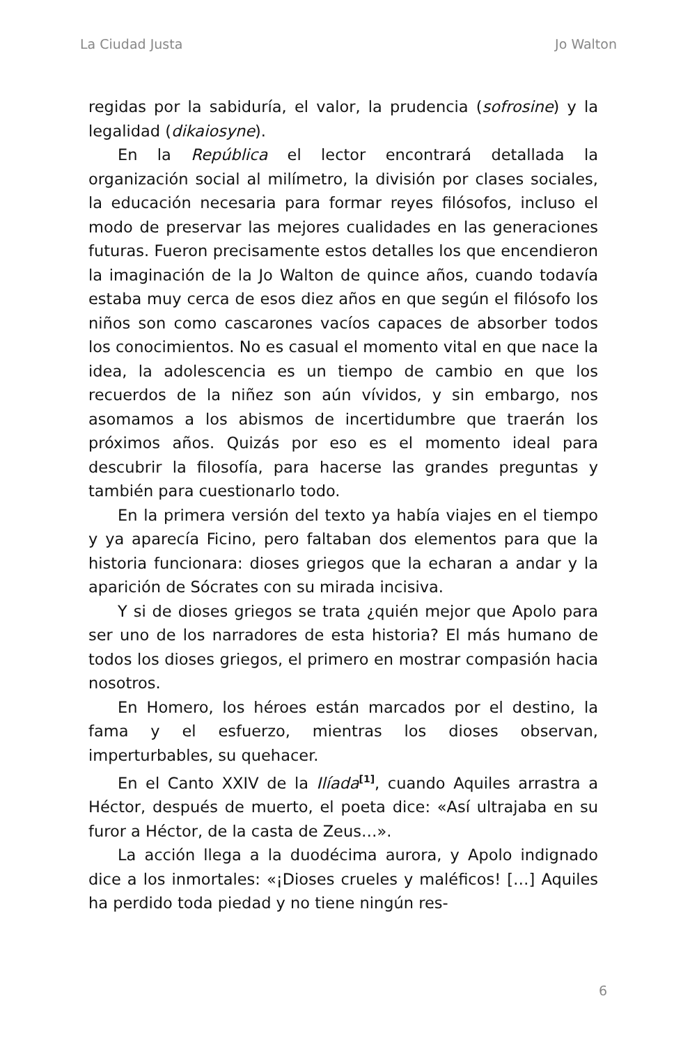La Ciudad Justa Jo Walton
regidas por la sabiduría, el valor, la prudencia (sofrosine) y la legalidad (dikaiosyne).
En la República el lector encontrará detallada la organización social al milímetro, la división por clases sociales, la educación necesaria para formar reyes filósofos, incluso el modo de preservar las mejores cualidades en las generaciones futuras. Fueron precisamente estos detalles los que encendieron la imaginación de la Jo Walton de quince años, cuando todavía estaba muy cerca de esos diez años en que según el filósofo los niños son como cascarones vacíos capaces de absorber todos los conocimientos. No es casual el momento vital en que nace la idea, la adolescencia es un tiempo de cambio en que los recuerdos de la niñez son aún vívidos, y sin embargo, nos asomamos a los abismos de incertidumbre que traerán los próximos años. Quizás por eso es el momento ideal para descubrir la filosofía, para hacerse las grandes preguntas y también para cuestionarlo todo.
En la primera versión del texto ya había viajes en el tiempo y ya aparecía Ficino, pero faltaban dos elementos para que la historia funcionara: dioses griegos que la echaran a andar y la aparición de Sócrates con su mirada incisiva.
Y si de dioses griegos se trata ¿quién mejor que Apolo para ser uno de los narradores de esta historia? El más humano de todos los dioses griegos, el primero en mostrar compasión hacia nosotros.
En Homero, los héroes están marcados por el destino, la fama y el esfuerzo, mientras los dioses observan, imperturbables, su quehacer.
En el Canto XXIV de la Ilíada<sup>[1]</sup>, cuando Aquiles arrastra a Héctor, después de muerto, el poeta dice: «Así ultrajaba en su furor a Héctor, de la casta de Zeus…».
La acción llega a la duodécima aurora, y Apolo indignado dice a los inmortales: «¡Dioses crueles y maléficos! […] Aquiles ha perdido toda piedad y no tiene ningún res-
6